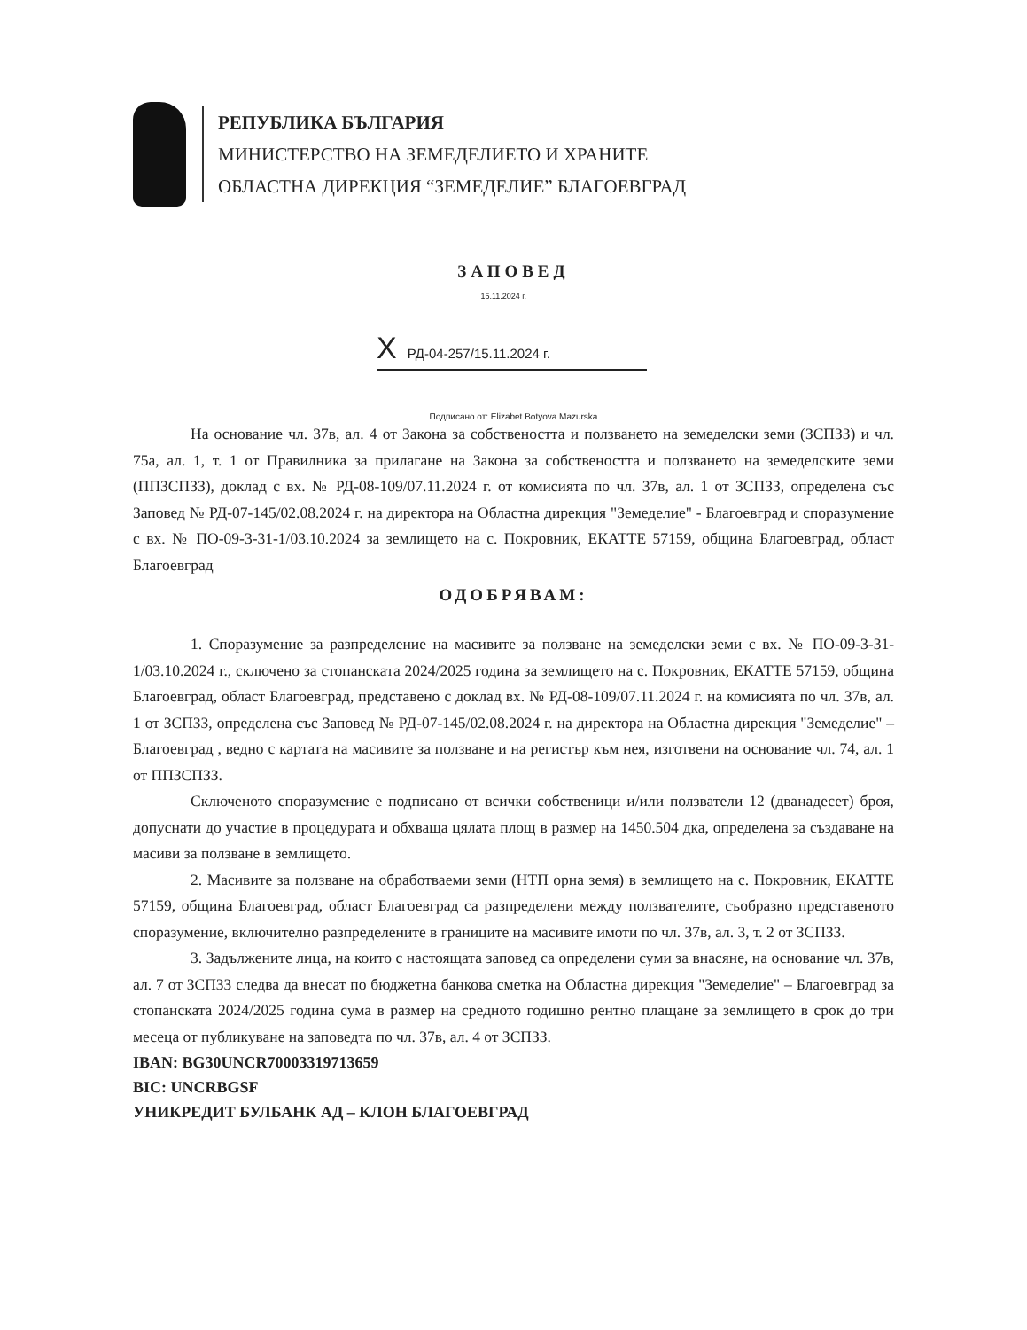РЕПУБЛИКА БЪЛГАРИЯ
МИНИСТЕРСТВО НА ЗЕМЕДЕЛИЕТО И ХРАНИТЕ
ОБЛАСТНА ДИРЕКЦИЯ “ЗЕМЕДЕЛИЕ” БЛАГОЕВГРАД
ЗАПОВЕД
15.11.2024 г.
X РД-04-257/15.11.2024 г.
Подписано от: Elizabet Botyova Mazurska
На основание чл. 37в, ал. 4 от Закона за собствеността и ползването на земеделски земи (ЗСПЗЗ) и чл. 75а, ал. 1, т. 1 от Правилника за прилагане на Закона за собствеността и ползването на земеделските земи (ППЗСПЗЗ), доклад с вх. № РД-08-109/07.11.2024 г. от комисията по чл. 37в, ал. 1 от ЗСПЗЗ, определена със Заповед № РД-07-145/02.08.2024 г. на директора на Областна дирекция "Земеделие" - Благоевград и споразумение с вх. № ПО-09-3-31-1/03.10.2024 за землището на с. Покровник, ЕКАТТЕ 57159, община Благоевград, област Благоевград
ОДОБРЯВАМ:
1. Споразумение за разпределение на масивите за ползване на земеделски земи с вх. № ПО-09-3-31-1/03.10.2024 г., сключено за стопанската 2024/2025 година за землището на с. Покровник, ЕКАТТЕ 57159, община Благоевград, област Благоевград, представено с доклад вх. № РД-08-109/07.11.2024 г. на комисията по чл. 37в, ал. 1 от ЗСПЗЗ, определена със Заповед № РД-07-145/02.08.2024 г. на директора на Областна дирекция "Земеделие" – Благоевград , ведно с картата на масивите за ползване и на регистър към нея, изготвени на основание чл. 74, ал. 1 от ППЗСПЗЗ.
Сключеното споразумение е подписано от всички собственици и/или ползватели 12 (дванадесет) броя, допуснати до участие в процедурата и обхваща цялата площ в размер на 1450.504 дка, определена за създаване на масиви за ползване в землището.
2. Масивите за ползване на обработваеми земи (НТП орна земя) в землището на с. Покровник, ЕКАТТЕ 57159, община Благоевград, област Благоевград са разпределени между ползвателите, съобразно представеното споразумение, включително разпределените в границите на масивите имоти по чл. 37в, ал. 3, т. 2 от ЗСПЗЗ.
3. Задължените лица, на които с настоящата заповед са определени суми за внасяне, на основание чл. 37в, ал. 7 от ЗСПЗЗ следва да внесат по бюджетна банкова сметка на Областна дирекция "Земеделие" – Благоевград за стопанската 2024/2025 година сума в размер на средното годишно рентно плащане за землището в срок до три месеца от публикуване на заповедта по чл. 37в, ал. 4 от ЗСПЗЗ.
IBAN: BG30UNCR70003319713659
BIC: UNCRBGSF
УНИКРЕДИТ БУЛБАНК АД – КЛОН БЛАГОЕВГРАД